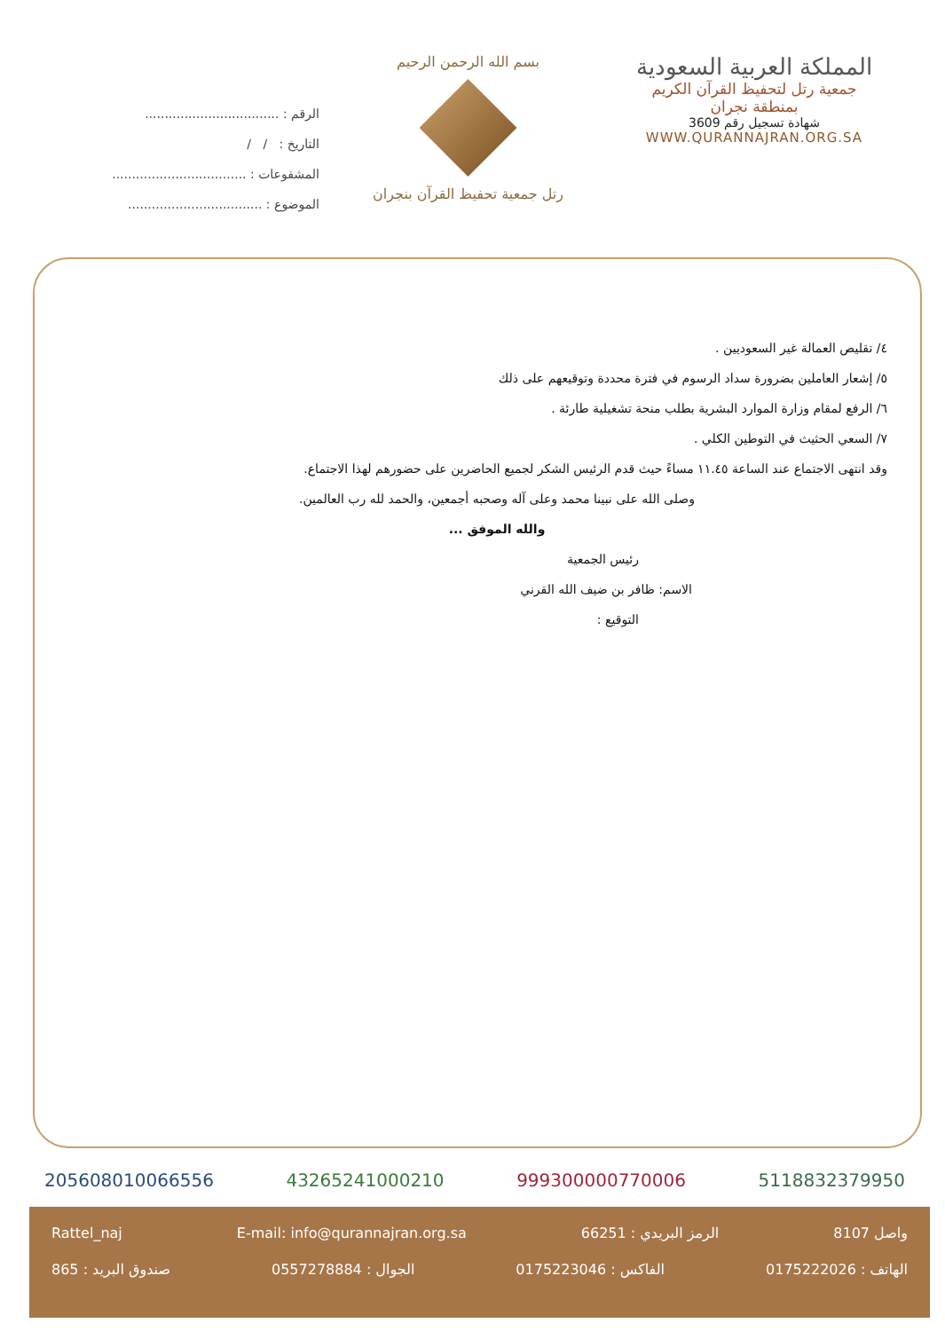المملكة العربية السعودية
جمعية رتل لتحفيظ القرآن الكريم
بمنطقة نجران
شهادة تسجيل رقم 3609
WWW.QURANNAJRAN.ORG.SA
بسم الله الرحمن الرحيم
رتل جمعية تحفيظ القرآن بنجران
الرقم : ..................................
التاريخ : / /
المشفوعات : ..................................
الموضوع : ..................................
٤/ تقليص العمالة غير السعوديين .
٥/ إشعار العاملين بضرورة سداد الرسوم في فترة محددة وتوقيعهم على ذلك
٦/ الرفع لمقام وزارة الموارد البشرية بطلب منحة تشغيلية طارئة .
٧/ السعي الحثيث في التوطين الكلي .
وقد انتهى الاجتماع عند الساعة ١١.٤٥ مساءً حيث قدم الرئيس الشكر لجميع الحاضرين على حضورهم لهذا الاجتماع.
وصلى الله على نبينا محمد وعلى آله وصحبه أجمعين، والحمد لله رب العالمين.
والله الموفق ...
رئيس الجمعية
الاسم: ظافر بن ضيف الله القرني
التوقيع :
205608010066556 43265241000210 999300000770006 5118832379950
Rattel_naj E-mail: info@qurannajran.org.sa الرمز البريدي : 66251 واصل 8107
صندوق البريد : 865 الجوال : 0557278884 الفاكس : 0175223046 الهاتف : 0175222026